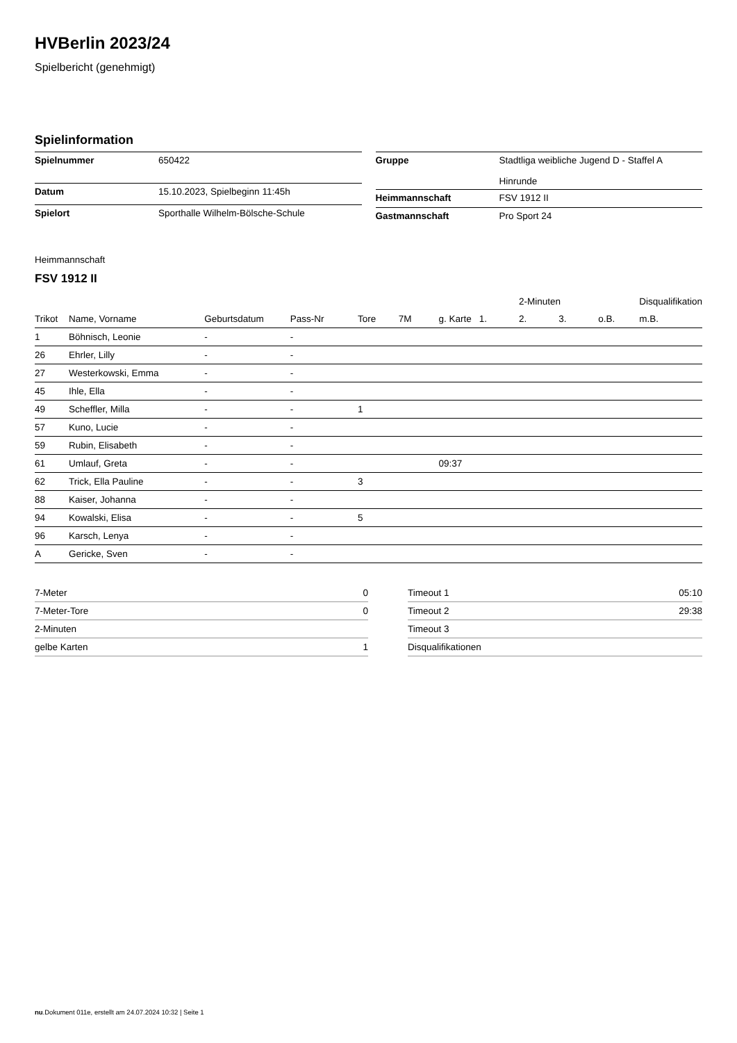HVBerlin 2023/24
Spielbericht (genehmigt)
Spielinformation
| Spielnummer | 650422 |
| Datum | 15.10.2023, Spielbeginn 11:45h |
| Spielort | Sporthalle Wilhelm-Bölsche-Schule |
| Gruppe | Stadtliga weibliche Jugend D - Staffel A Hinrunde |
| Heimmannschaft | FSV 1912 II |
| Gastmannschaft | Pro Sport 24 |
Heimmannschaft
FSV 1912 II
| | | | | | | | | 2-Minuten | | | Disqualifikation |
| --- | --- | --- | --- | --- | --- | --- | --- | --- | --- | --- | --- |
| Trikot | Name, Vorname | Geburtsdatum | Pass-Nr | Tore | 7M | g. Karte | 1. | 2. | 3. | o.B. | m.B. |
| 1 | Böhnisch, Leonie | - | - | | | | | | | | |
| 26 | Ehrler, Lilly | - | - | | | | | | | | |
| 27 | Westerkowski, Emma | - | - | | | | | | | | |
| 45 | Ihle, Ella | - | - | | | | | | | | |
| 49 | Scheffler, Milla | - | - | 1 | | | | | | | |
| 57 | Kuno, Lucie | - | - | | | | | | | | |
| 59 | Rubin, Elisabeth | - | - | | | | | | | | |
| 61 | Umlauf, Greta | - | - | | | 09:37 | | | | | |
| 62 | Trick, Ella Pauline | - | - | 3 | | | | | | | |
| 88 | Kaiser, Johanna | - | - | | | | | | | | |
| 94 | Kowalski, Elisa | - | - | 5 | | | | | | | |
| 96 | Karsch, Lenya | - | - | | | | | | | | |
| A | Gericke, Sven | - | - | | | | | | | | |
| 7-Meter | 0 |
| 7-Meter-Tore | 0 |
| 2-Minuten | |
| gelbe Karten | 1 |
| Timeout 1 | 05:10 |
| Timeout 2 | 29:38 |
| Timeout 3 | |
| Disqualifikationen | |
nu.Dokument 011e, erstellt am 24.07.2024 10:32 | Seite 1